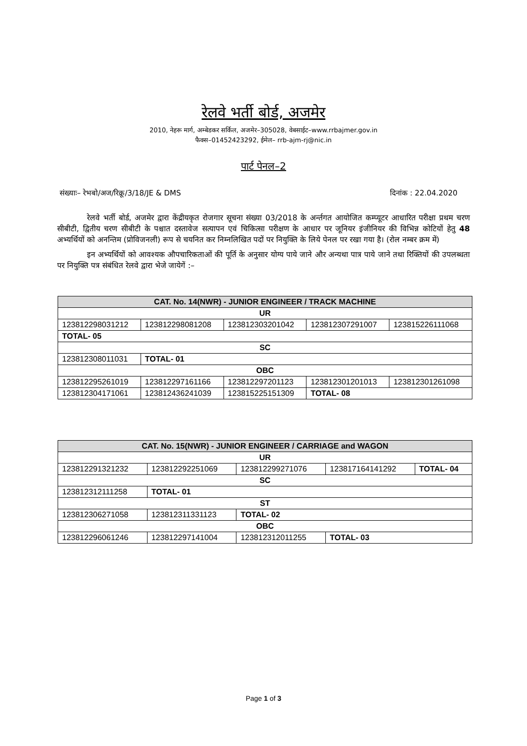रेलवे भर्ती बोर्ड, अजमेर
2010, नेहरू मार्ग, अम्बेडकर सर्किल, अजमेर–305028, वेबसाईट–www.rrbajmer.gov.in
फैक्स–01452423292, ईमेल– rrb-ajm-rj@nic.in
पार्ट पेनल–2
संख्याः– रेभबो/अज/रिक्रू/3/18/JE & DMS दिनांक : 22.04.2020
रेलवे भर्ती बोर्ड, अजमेर द्वारा केंद्रीयकृत रोजगार सूचना संख्या 03/2018 के अर्न्तगत आयोजित कम्प्यूटर आधारित परीक्षा प्रथम चरण सीबीटी, द्वितीय चरण सीबीटी के पश्चात दस्तावेज सत्यापन एवं चिकित्सा परीक्षण के आधार पर जूनियर इंजीनियर की विभिन्न कोटियों हेतु 48 अभ्यर्थियों को अनन्तिम (प्रोविजनली) रूप से चयनित कर निम्नलिखित पदों पर नियुक्ति के लिये पेनल पर रखा गया है। (रोल नम्बर क्रम में)
इन अभ्यर्थियों को आवश्यक औपचारिकताओं की पूर्ति के अनुसार योग्य पाये जाने और अन्यथा पात्र पाये जाने तथा रिक्तियों की उपलब्धता पर नियुक्ति पत्र संबंधित रेलवे द्वारा भेजे जायेगें :–
| CAT. No. 14(NWR) - JUNIOR ENGINEER / TRACK MACHINE | | | | |
| UR | | | | |
| 123812298031212 | 123812298081208 | 123812303201042 | 123812307291007 | 123815226111068 |
| TOTAL- 05 | | | | |
| SC | | | | |
| 123812308011031 | TOTAL- 01 | | | |
| OBC | | | | |
| 123812295261019 | 123812297161166 | 123812297201123 | 123812301201013 | 123812301261098 |
| 123812304171061 | 123812436241039 | 123815225151309 | TOTAL- 08 | |
| CAT. No. 15(NWR) - JUNIOR ENGINEER / CARRIAGE and WAGON | | | | |
| UR | | | | |
| 123812291321232 | 123812292251069 | 123812299271076 | 123817164141292 | TOTAL- 04 |
| SC | | | | |
| 123812312111258 | TOTAL- 01 | | | |
| ST | | | | |
| 123812306271058 | 123812311331123 | TOTAL- 02 | | |
| OBC | | | | |
| 123812296061246 | 123812297141004 | 123812312011255 | TOTAL- 03 | |
Page 1 of 3